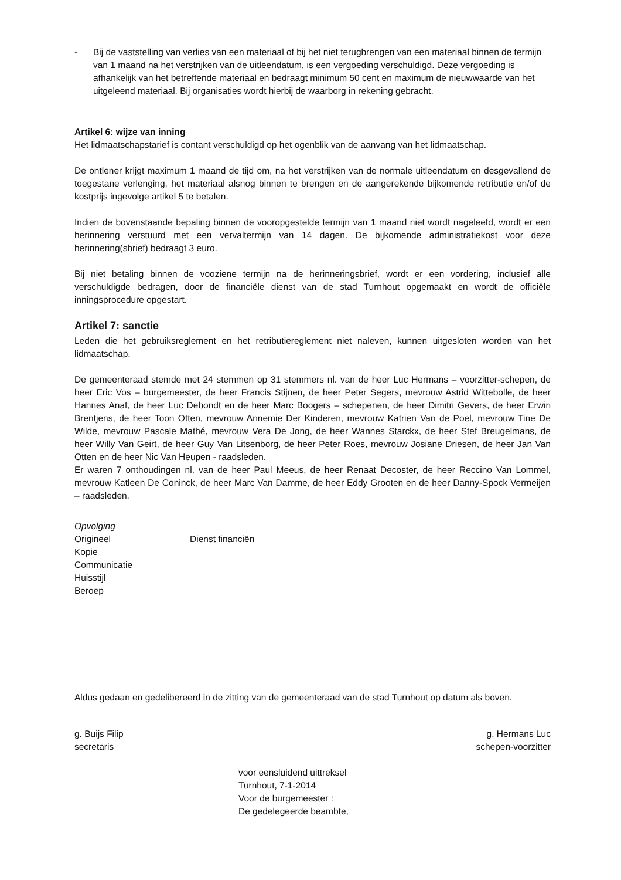- Bij de vaststelling van verlies van een materiaal of bij het niet terugbrengen van een materiaal binnen de termijn van 1 maand na het verstrijken van de uitleendatum, is een vergoeding verschuldigd. Deze vergoeding is afhankelijk van het betreffende materiaal en bedraagt minimum 50 cent en maximum de nieuwwaarde van het uitgeleend materiaal. Bij organisaties wordt hierbij de waarborg in rekening gebracht.
Artikel 6: wijze van inning
Het lidmaatschapstarief is contant verschuldigd op het ogenblik van de aanvang van het lidmaatschap.
De ontlener krijgt maximum 1 maand de tijd om, na het verstrijken van de normale uitleendatum en desgevallend de toegestane verlenging, het materiaal alsnog binnen te brengen en de aangerekende bijkomende retributie en/of de kostprijs ingevolge artikel 5 te betalen.
Indien de bovenstaande bepaling binnen de vooropgestelde termijn van 1 maand niet wordt nageleefd, wordt er een herinnering verstuurd met een vervaltermijn van 14 dagen. De bijkomende administratiekost voor deze herinnering(sbrief) bedraagt 3 euro.
Bij niet betaling binnen de vooziene termijn na de herinneringsbrief, wordt er een vordering, inclusief alle verschuldigde bedragen, door de financiële dienst van de stad Turnhout opgemaakt en wordt de officiële inningsprocedure opgestart.
Artikel 7: sanctie
Leden die het gebruiksreglement en het retributiereglement niet naleven, kunnen uitgesloten worden van het lidmaatschap.
De gemeenteraad stemde met 24 stemmen op 31 stemmers nl. van de heer Luc Hermans – voorzitter-schepen, de heer Eric Vos – burgemeester, de heer Francis Stijnen, de heer Peter Segers, mevrouw Astrid Wittebolle, de heer Hannes Anaf, de heer Luc Debondt en de heer Marc Boogers – schepenen, de heer Dimitri Gevers, de heer Erwin Brentjens, de heer Toon Otten, mevrouw Annemie Der Kinderen, mevrouw Katrien Van de Poel, mevrouw Tine De Wilde, mevrouw Pascale Mathé, mevrouw Vera De Jong, de heer Wannes Starckx, de heer Stef Breugelmans, de heer Willy Van Geirt, de heer Guy Van Litsenborg, de heer Peter Roes, mevrouw Josiane Driesen, de heer Jan Van Otten en de heer Nic Van Heupen - raadsleden.
Er waren 7 onthoudingen nl. van de heer Paul Meeus, de heer Renaat Decoster, de heer Reccino Van Lommel, mevrouw Katleen De Coninck, de heer Marc Van Damme, de heer Eddy Grooten en de heer Danny-Spock Vermeijen – raadsleden.
Opvolging
Origineel Dienst financiën
Kopie
Communicatie
Huisstijl
Beroep
Aldus gedaan en gedelibereerd in de zitting van de gemeenteraad van de stad Turnhout op datum als boven.
g. Buijs Filip
secretaris
g. Hermans Luc
schepen-voorzitter
voor eensluidend uittreksel
Turnhout, 7-1-2014
Voor de burgemeester :
De gedelegeerde beambte,